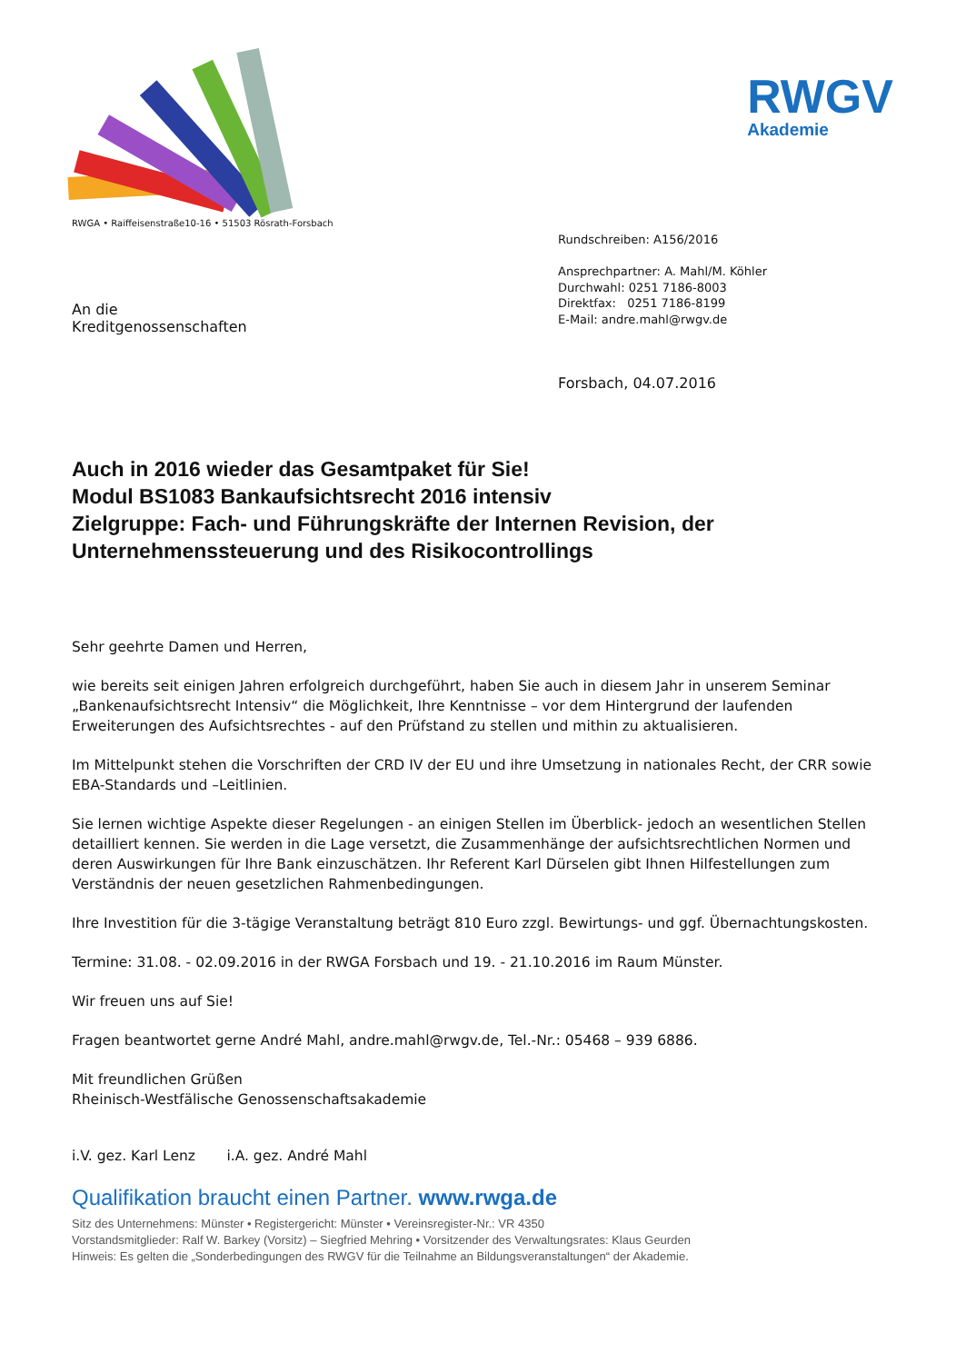RWGV
Akademie
RWGA • Raiffeisenstraße10-16 • 51503 Rösrath-Forsbach
An die
Kreditgenossenschaften
Rundschreiben: A156/2016
Ansprechpartner: A. Mahl/M. Köhler
Durchwahl: 0251 7186-8003
Direktfax: 0251 7186-8199
E-Mail: andre.mahl@rwgv.de
Forsbach, 04.07.2016
Auch in 2016 wieder das Gesamtpaket für Sie!
Modul BS1083 Bankaufsichtsrecht 2016 intensiv
Zielgruppe: Fach- und Führungskräfte der Internen Revision, der Unternehmenssteuerung und des Risikocontrollings
Sehr geehrte Damen und Herren,
wie bereits seit einigen Jahren erfolgreich durchgeführt, haben Sie auch in diesem Jahr in unserem Seminar „Bankenaufsichtsrecht Intensiv“ die Möglichkeit, Ihre Kenntnisse – vor dem Hintergrund der laufenden Erweiterungen des Aufsichtsrechtes - auf den Prüfstand zu stellen und mithin zu aktualisieren.
Im Mittelpunkt stehen die Vorschriften der CRD IV der EU und ihre Umsetzung in nationales Recht, der CRR sowie EBA-Standards und –Leitlinien.
Sie lernen wichtige Aspekte dieser Regelungen - an einigen Stellen im Überblick- jedoch an wesentlichen Stellen detailliert kennen. Sie werden in die Lage versetzt, die Zusammenhänge der aufsichtsrechtlichen Normen und deren Auswirkungen für Ihre Bank einzuschätzen. Ihr Referent Karl Dürselen gibt Ihnen Hilfestellungen zum Verständnis der neuen gesetzlichen Rahmenbedingungen.
Ihre Investition für die 3-tägige Veranstaltung beträgt 810 Euro zzgl. Bewirtungs- und ggf. Übernachtungskosten.
Termine: 31.08. - 02.09.2016 in der RWGA Forsbach und 19. - 21.10.2016 im Raum Münster.
Wir freuen uns auf Sie!
Fragen beantwortet gerne André Mahl, andre.mahl@rwgv.de, Tel.-Nr.: 05468 – 939 6886.
Mit freundlichen Grüßen
Rheinisch-Westfälische Genossenschaftsakademie
i.V. gez. Karl Lenz i.A. gez. André Mahl
Qualifikation braucht einen Partner. www.rwga.de
Sitz des Unternehmens: Münster • Registergericht: Münster • Vereinsregister-Nr.: VR 4350
Vorstandsmitglieder: Ralf W. Barkey (Vorsitz) – Siegfried Mehring • Vorsitzender des Verwaltungsrates: Klaus Geurden
Hinweis: Es gelten die „Sonderbedingungen des RWGV für die Teilnahme an Bildungsveranstaltungen“ der Akademie.